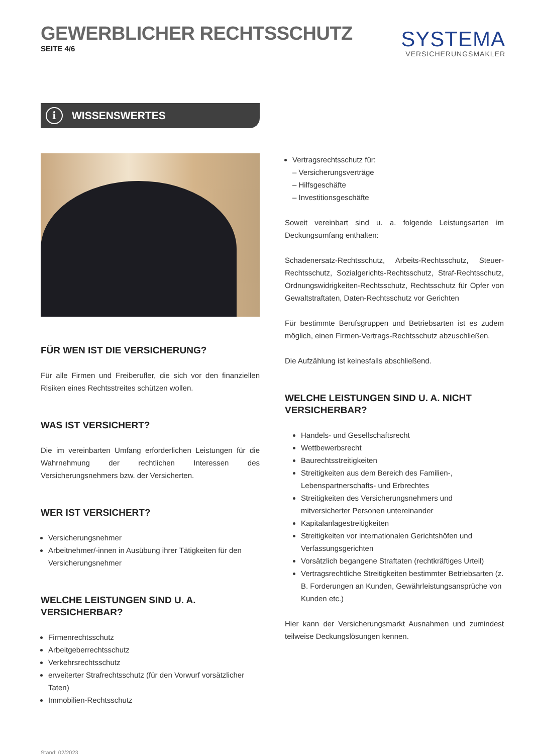GEWERBLICHER RECHTSSCHUTZ
SEITE 4/6
SYSTEMA
VERSICHERUNGSMAKLER
i WISSENSWERTES
FÜR WEN IST DIE VERSICHERUNG?
Für alle Firmen und Freiberufler, die sich vor den finanziellen Risiken eines Rechtsstreites schützen wollen.
WAS IST VERSICHERT?
Die im vereinbarten Umfang erforderlichen Leistungen für die Wahrnehmung der rechtlichen Interessen des Versicherungsnehmers bzw. der Versicherten.
WER IST VERSICHERT?
Versicherungsnehmer
Arbeitnehmer/-innen in Ausübung ihrer Tätigkeiten für den Versicherungsnehmer
WELCHE LEISTUNGEN SIND U. A. VERSICHERBAR?
Firmenrechtsschutz
Arbeitgeberrechtsschutz
Verkehrsrechtsschutz
erweiterter Strafrechtsschutz (für den Vorwurf vorsätzlicher Taten)
Immobilien-Rechtsschutz
Stand: 02/2023
Vertragsrechtsschutz für:
– Versicherungsverträge
– Hilfsgeschäfte
– Investitionsgeschäfte
Soweit vereinbart sind u. a. folgende Leistungsarten im Deckungsumfang enthalten:
Schadenersatz-Rechtsschutz, Arbeits-Rechtsschutz, Steuer-Rechtsschutz, Sozialgerichts-Rechtsschutz, Straf-Rechtsschutz, Ordnungswidrigkeiten-Rechtsschutz, Rechtsschutz für Opfer von Gewaltstraftaten, Daten-Rechtsschutz vor Gerichten
Für bestimmte Berufsgruppen und Betriebsarten ist es zudem möglich, einen Firmen-Vertrags-Rechtsschutz abzuschließen.
Die Aufzählung ist keinesfalls abschließend.
WELCHE LEISTUNGEN SIND U. A. NICHT VERSICHERBAR?
Handels- und Gesellschaftsrecht
Wettbewerbsrecht
Baurechtsstreitigkeiten
Streitigkeiten aus dem Bereich des Familien-, Lebenspartnerschafts- und Erbrechtes
Streitigkeiten des Versicherungsnehmers und mitversicherter Personen untereinander
Kapitalanlagestreitigkeiten
Streitigkeiten vor internationalen Gerichtshöfen und Verfassungsgerichten
Vorsätzlich begangene Straftaten (rechtkräftiges Urteil)
Vertragsrechtliche Streitigkeiten bestimmter Betriebsarten (z. B. Forderungen an Kunden, Gewährleistungsansprüche von Kunden etc.)
Hier kann der Versicherungsmarkt Ausnahmen und zumindest teilweise Deckungslösungen kennen.